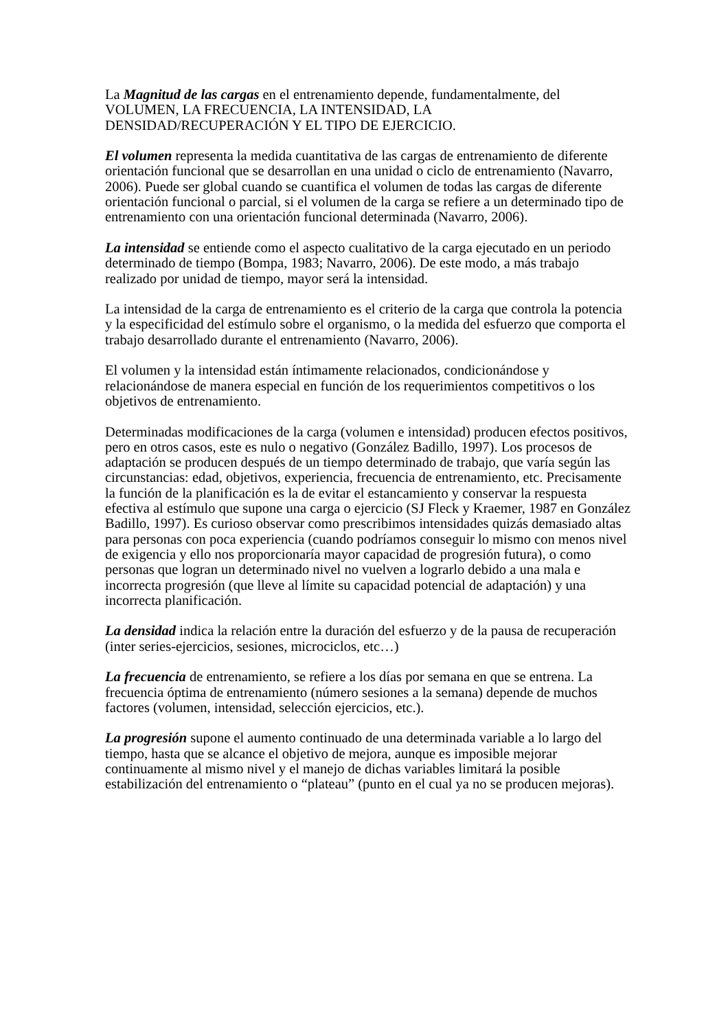La Magnitud de las cargas en el entrenamiento depende, fundamentalmente, del
VOLUMEN, LA FRECUENCIA, LA INTENSIDAD, LA
DENSIDAD/RECUPERACIÓN Y EL TIPO DE EJERCICIO.
El volumen representa la medida cuantitativa de las cargas de entrenamiento de diferente orientación funcional que se desarrollan en una unidad o ciclo de entrenamiento (Navarro, 2006). Puede ser global cuando se cuantifica el volumen de todas las cargas de diferente orientación funcional o parcial, si el volumen de la carga se refiere a un determinado tipo de entrenamiento con una orientación funcional determinada (Navarro, 2006).
La intensidad se entiende como el aspecto cualitativo de la carga ejecutado en un periodo determinado de tiempo (Bompa, 1983; Navarro, 2006). De este modo, a más trabajo realizado por unidad de tiempo, mayor será la intensidad.
La intensidad de la carga de entrenamiento es el criterio de la carga que controla la potencia y la especificidad del estímulo sobre el organismo, o la medida del esfuerzo que comporta el trabajo desarrollado durante el entrenamiento (Navarro, 2006).
El volumen y la intensidad están íntimamente relacionados, condicionándose y relacionándose de manera especial en función de los requerimientos competitivos o los objetivos de entrenamiento.
Determinadas modificaciones de la carga (volumen e intensidad) producen efectos positivos, pero en otros casos, este es nulo o negativo (González Badillo, 1997). Los procesos de adaptación se producen después de un tiempo determinado de trabajo, que varía según las circunstancias: edad, objetivos, experiencia, frecuencia de entrenamiento, etc. Precisamente la función de la planificación es la de evitar el estancamiento y conservar la respuesta efectiva al estímulo que supone una carga o ejercicio (SJ Fleck y Kraemer, 1987 en González Badillo, 1997). Es curioso observar como prescribimos intensidades quizás demasiado altas para personas con poca experiencia (cuando podríamos conseguir lo mismo con menos nivel de exigencia y ello nos proporcionaría mayor capacidad de progresión futura), o como personas que logran un determinado nivel no vuelven a lograrlo debido a una mala e incorrecta progresión (que lleve al límite su capacidad potencial de adaptación) y una incorrecta planificación.
La densidad indica la relación entre la duración del esfuerzo y de la pausa de recuperación (inter series-ejercicios, sesiones, microciclos, etc…)
La frecuencia de entrenamiento, se refiere a los días por semana en que se entrena. La frecuencia óptima de entrenamiento (número sesiones a la semana) depende de muchos factores (volumen, intensidad, selección ejercicios, etc.).
La progresión supone el aumento continuado de una determinada variable a lo largo del tiempo, hasta que se alcance el objetivo de mejora, aunque es imposible mejorar continuamente al mismo nivel y el manejo de dichas variables limitará la posible estabilización del entrenamiento o “plateau” (punto en el cual ya no se producen mejoras).